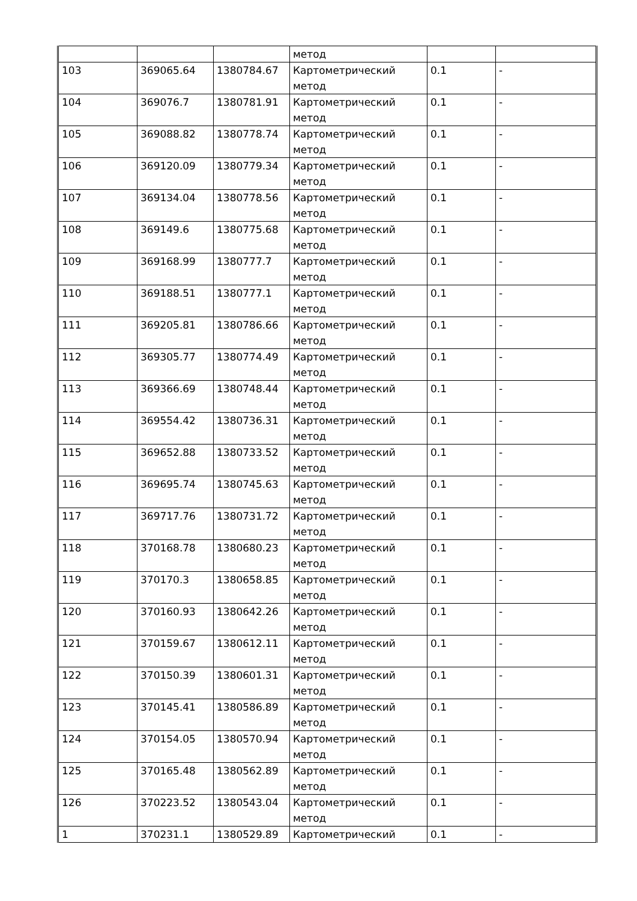| | | | метод | | |
| 103 | 369065.64 | 1380784.67 | Картометрический метод | 0.1 | - |
| 104 | 369076.7 | 1380781.91 | Картометрический метод | 0.1 | - |
| 105 | 369088.82 | 1380778.74 | Картометрический метод | 0.1 | - |
| 106 | 369120.09 | 1380779.34 | Картометрический метод | 0.1 | - |
| 107 | 369134.04 | 1380778.56 | Картометрический метод | 0.1 | - |
| 108 | 369149.6 | 1380775.68 | Картометрический метод | 0.1 | - |
| 109 | 369168.99 | 1380777.7 | Картометрический метод | 0.1 | - |
| 110 | 369188.51 | 1380777.1 | Картометрический метод | 0.1 | - |
| 111 | 369205.81 | 1380786.66 | Картометрический метод | 0.1 | - |
| 112 | 369305.77 | 1380774.49 | Картометрический метод | 0.1 | - |
| 113 | 369366.69 | 1380748.44 | Картометрический метод | 0.1 | - |
| 114 | 369554.42 | 1380736.31 | Картометрический метод | 0.1 | - |
| 115 | 369652.88 | 1380733.52 | Картометрический метод | 0.1 | - |
| 116 | 369695.74 | 1380745.63 | Картометрический метод | 0.1 | - |
| 117 | 369717.76 | 1380731.72 | Картометрический метод | 0.1 | - |
| 118 | 370168.78 | 1380680.23 | Картометрический метод | 0.1 | - |
| 119 | 370170.3 | 1380658.85 | Картометрический метод | 0.1 | - |
| 120 | 370160.93 | 1380642.26 | Картометрический метод | 0.1 | - |
| 121 | 370159.67 | 1380612.11 | Картометрический метод | 0.1 | - |
| 122 | 370150.39 | 1380601.31 | Картометрический метод | 0.1 | - |
| 123 | 370145.41 | 1380586.89 | Картометрический метод | 0.1 | - |
| 124 | 370154.05 | 1380570.94 | Картометрический метод | 0.1 | - |
| 125 | 370165.48 | 1380562.89 | Картометрический метод | 0.1 | - |
| 126 | 370223.52 | 1380543.04 | Картометрический метод | 0.1 | - |
| 1 | 370231.1 | 1380529.89 | Картометрический | 0.1 | - |